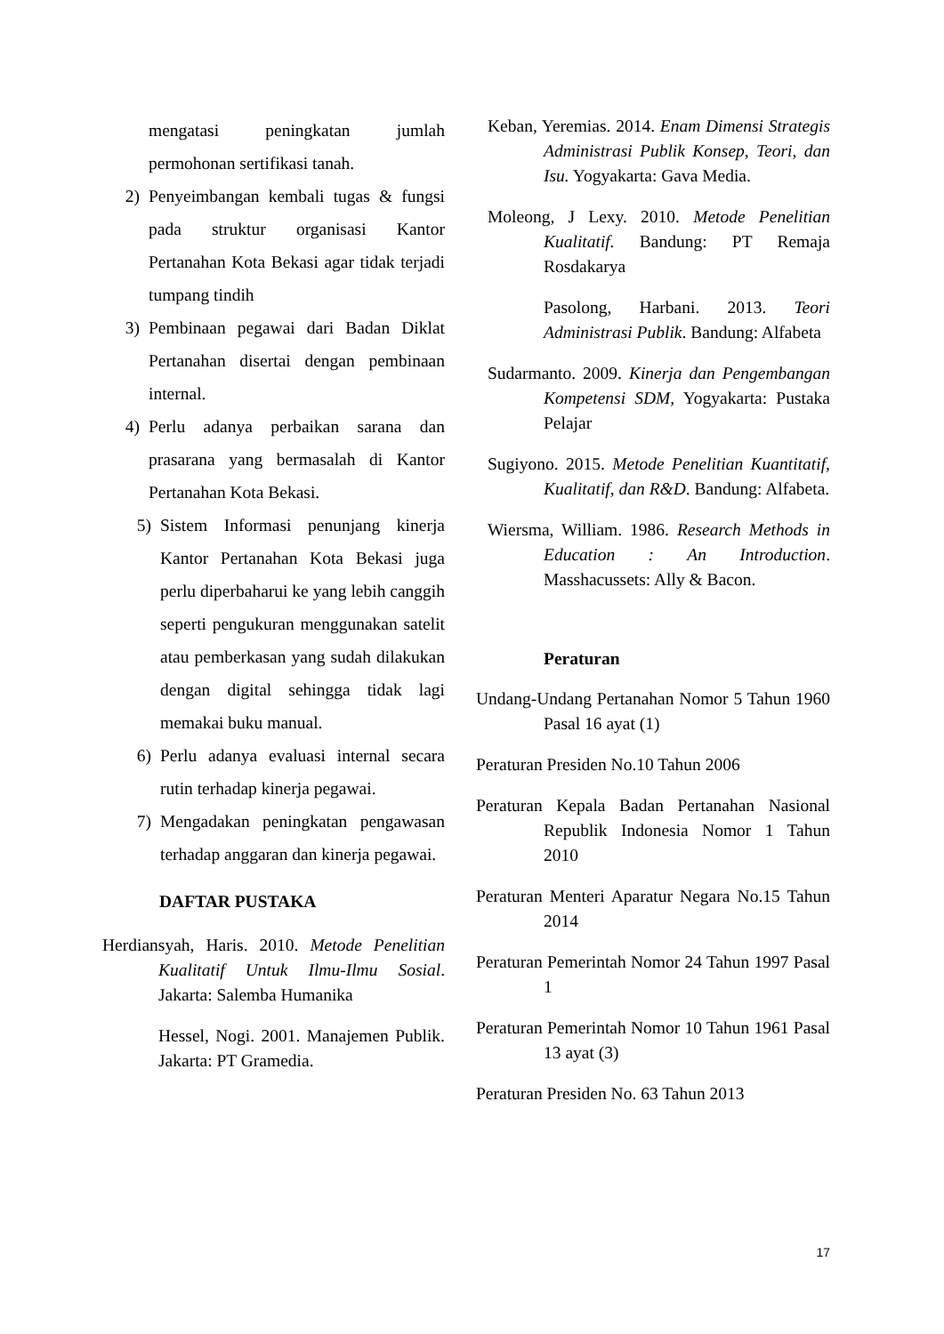mengatasi peningkatan jumlah permohonan sertifikasi tanah.
2) Penyeimbangan kembali tugas & fungsi pada struktur organisasi Kantor Pertanahan Kota Bekasi agar tidak terjadi tumpang tindih
3) Pembinaan pegawai dari Badan Diklat Pertanahan disertai dengan pembinaan internal.
4) Perlu adanya perbaikan sarana dan prasarana yang bermasalah di Kantor Pertanahan Kota Bekasi.
5) Sistem Informasi penunjang kinerja Kantor Pertanahan Kota Bekasi juga perlu diperbaharui ke yang lebih canggih seperti pengukuran menggunakan satelit atau pemberkasan yang sudah dilakukan dengan digital sehingga tidak lagi memakai buku manual.
6) Perlu adanya evaluasi internal secara rutin terhadap kinerja pegawai.
7) Mengadakan peningkatan pengawasan terhadap anggaran dan kinerja pegawai.
DAFTAR PUSTAKA
Herdiansyah, Haris. 2010. Metode Penelitian Kualitatif Untuk Ilmu-Ilmu Sosial. Jakarta: Salemba Humanika
Hessel, Nogi. 2001. Manajemen Publik. Jakarta: PT Gramedia.
Keban, Yeremias. 2014. Enam Dimensi Strategis Administrasi Publik Konsep, Teori, dan Isu. Yogyakarta: Gava Media.
Moleong, J Lexy. 2010. Metode Penelitian Kualitatif. Bandung: PT Remaja Rosdakarya
Pasolong, Harbani. 2013. Teori Administrasi Publik. Bandung: Alfabeta
Sudarmanto. 2009. Kinerja dan Pengembangan Kompetensi SDM, Yogyakarta: Pustaka Pelajar
Sugiyono. 2015. Metode Penelitian Kuantitatif, Kualitatif, dan R&D. Bandung: Alfabeta.
Wiersma, William. 1986. Research Methods in Education : An Introduction. Masshacussets: Ally & Bacon.
Peraturan
Undang-Undang Pertanahan Nomor 5 Tahun 1960 Pasal 16 ayat (1)
Peraturan Presiden No.10 Tahun 2006
Peraturan Kepala Badan Pertanahan Nasional Republik Indonesia Nomor 1 Tahun 2010
Peraturan Menteri Aparatur Negara No.15 Tahun 2014
Peraturan Pemerintah Nomor 24 Tahun 1997 Pasal 1
Peraturan Pemerintah Nomor 10 Tahun 1961 Pasal 13 ayat (3)
Peraturan Presiden No. 63 Tahun 2013
17